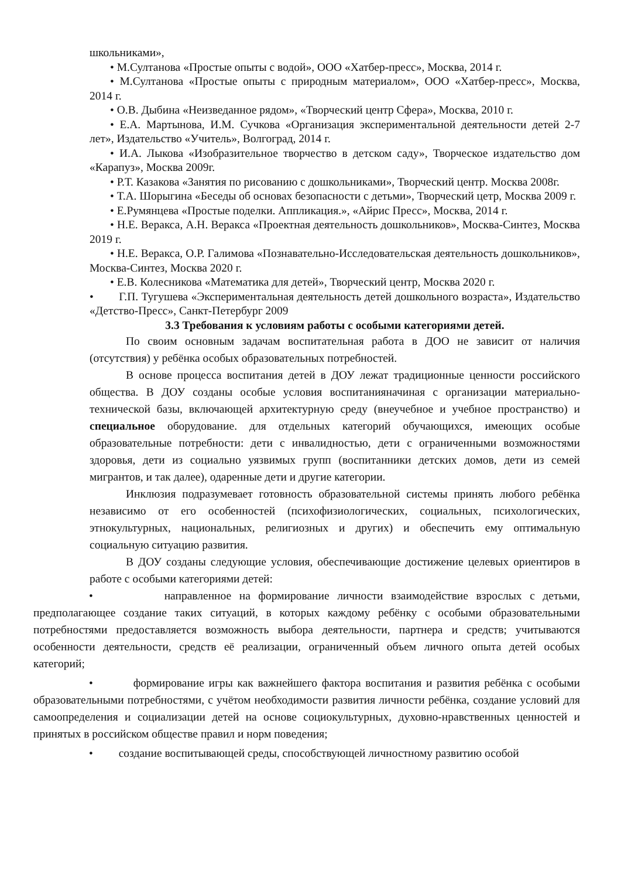школьниками»,
• М.Султанова «Простые опыты с водой», ООО «Хатбер-пресс», Москва, 2014 г.
• М.Султанова «Простые опыты с природным материалом», ООО «Хатбер-пресс», Москва, 2014 г.
• О.В. Дыбина «Неизведанное рядом», «Творческий центр Сфера», Москва, 2010 г.
• Е.А. Мартынова, И.М. Сучкова «Организация экспериментальной деятельности детей 2-7 лет», Издательство «Учитель», Волгоград, 2014 г.
• И.А. Лыкова «Изобразительное творчество в детском саду», Творческое издательство дом «Карапуз», Москва 2009г.
• Р.Т. Казакова «Занятия по рисованию с дошкольниками», Творческий центр. Москва 2008г.
• Т.А. Шорыгина «Беседы об основах безопасности с детьми», Творческий цетр, Москва 2009 г.
• Е.Румянцева «Простые поделки. Аппликация.», «Айрис Пресс», Москва, 2014 г.
• Н.Е. Веракса, А.Н. Веракса «Проектная деятельность дошкольников», Москва-Синтез, Москва 2019 г.
• Н.Е. Веракса, О.Р. Галимова «Познавательно-Исследовательская деятельность дошкольников», Москва-Синтез, Москва 2020 г.
• Е.В. Колесникова «Математика для детей», Творческий центр, Москва 2020 г.
• Г.П. Тугушева «Экспериментальная деятельность детей дошкольного возраста», Издательство «Детство-Пресс», Санкт-Петербург 2009
3.3 Требования к условиям работы с особыми категориями детей.
По своим основным задачам воспитательная работа в ДОО не зависит от наличия (отсутствия) у ребёнка особых образовательных потребностей.
В основе процесса воспитания детей в ДОУ лежат традиционные ценности российского общества. В ДОУ созданы особые условия воспитанияначиная с организации материально-технической базы, включающей архитектурную среду (внеучебное и учебное пространство) и специальное оборудование. для отдельных категорий обучающихся, имеющих особые образовательные потребности: дети с инвалидностью, дети с ограниченными возможностями здоровья, дети из социально уязвимых групп (воспитанники детских домов, дети из семей мигрантов, и так далее), одаренные дети и другие категории.
Инклюзия подразумевает готовность образовательной системы принять любого ребёнка независимо от его особенностей (психофизиологических, социальных, психологических, этнокультурных, национальных, религиозных и других) и обеспечить ему оптимальную социальную ситуацию развития.
В ДОУ созданы следующие условия, обеспечивающие достижение целевых ориентиров в работе с особыми категориями детей:
• направленное на формирование личности взаимодействие взрослых с детьми, предполагающее создание таких ситуаций, в которых каждому ребёнку с особыми образовательными потребностями предоставляется возможность выбора деятельности, партнера и средств; учитываются особенности деятельности, средств её реализации, ограниченный объем личного опыта детей особых категорий;
• формирование игры как важнейшего фактора воспитания и развития ребёнка с особыми образовательными потребностями, с учётом необходимости развития личности ребёнка, создание условий для самоопределения и социализации детей на основе социокультурных, духовно-нравственных ценностей и принятых в российском обществе правил и норм поведения;
• создание воспитывающей среды, способствующей личностному развитию особой